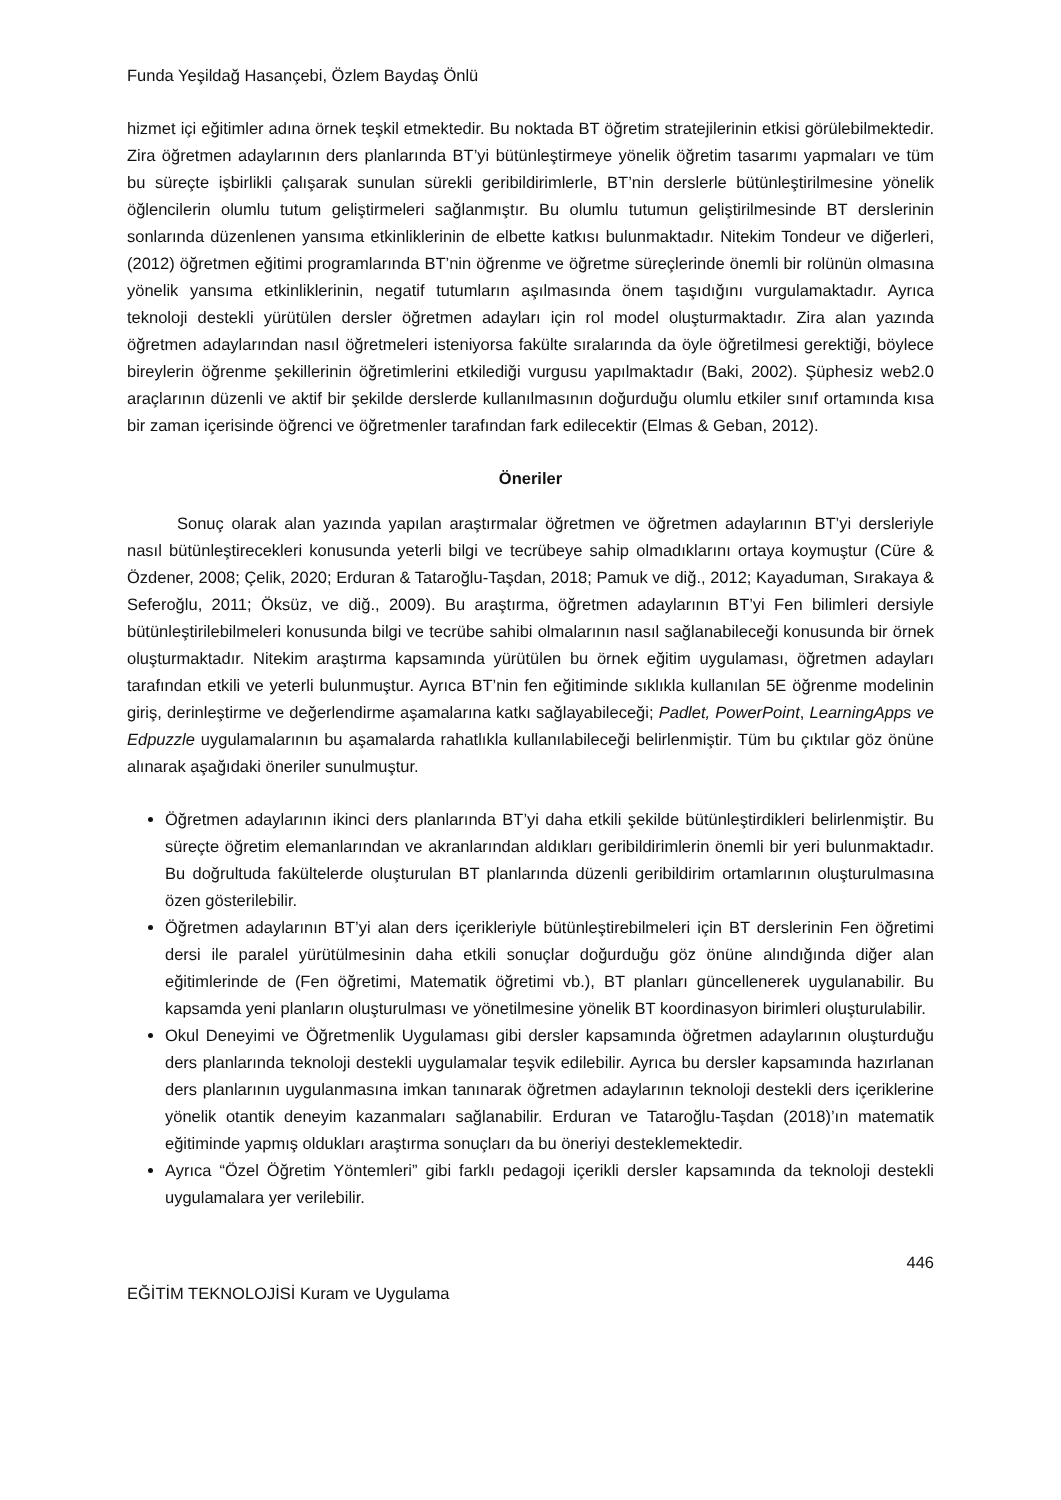Funda Yeşildağ Hasançebi, Özlem Baydaş Önlü
hizmet içi eğitimler adına örnek teşkil etmektedir. Bu noktada BT öğretim stratejilerinin etkisi görülebilmektedir. Zira öğretmen adaylarının ders planlarında BT’yi bütünleştirmeye yönelik öğretim tasarımı yapmaları ve tüm bu süreçte işbirlikli çalışarak sunulan sürekli geribildirimlerle, BT’nin derslerle bütünleştirilmesine yönelik öğlencilerin olumlu tutum geliştirmeleri sağlanmıştır. Bu olumlu tutumun geliştirilmesinde BT derslerinin sonlarında düzenlenen yansıma etkinliklerinin de elbette katkısı bulunmaktadır. Nitekim Tondeur ve diğerleri, (2012) öğretmen eğitimi programlarında BT’nin öğrenme ve öğretme süreçlerinde önemli bir rolünün olmasına yönelik yansıma etkinliklerinin, negatif tutumların aşılmasında önem taşıdığını vurgulamaktadır. Ayrıca teknoloji destekli yürütülen dersler öğretmen adayları için rol model oluşturmaktadır. Zira alan yazında öğretmen adaylarından nasıl öğretmeleri isteniyorsa fakülte sıralarında da öyle öğretilmesi gerektiği, böylece bireylerin öğrenme şekillerinin öğretimlerini etkilediği vurgusu yapılmaktadır (Baki, 2002). Şüphesiz web2.0 araçlarının düzenli ve aktif bir şekilde derslerde kullanılmasının doğurduğu olumlu etkiler sınıf ortamında kısa bir zaman içerisinde öğrenci ve öğretmenler tarafından fark edilecektir (Elmas & Geban, 2012).
Öneriler
Sonuç olarak alan yazında yapılan araştırmalar öğretmen ve öğretmen adaylarının BT’yi dersleriyle nasıl bütünleştirecekleri konusunda yeterli bilgi ve tecrübeye sahip olmadıklarını ortaya koymuştur (Cüre & Özdener, 2008; Çelik, 2020; Erduran & Tataroğlu-Taşdan, 2018; Pamuk ve diğ., 2012; Kayaduman, Sırakaya & Seferoğlu, 2011; Öksüz, ve diğ., 2009). Bu araştırma, öğretmen adaylarının BT’yi Fen bilimleri dersiyle bütünleştirilebilmeleri konusunda bilgi ve tecrübe sahibi olmalarının nasıl sağlanabileceği konusunda bir örnek oluşturmaktadır. Nitekim araştırma kapsamında yürütülen bu örnek eğitim uygulaması, öğretmen adayları tarafından etkili ve yeterli bulunmuştur. Ayrıca BT’nin fen eğitiminde sıklıkla kullanılan 5E öğrenme modelinin giriş, derinleştirme ve değerlendirme aşamalarına katkı sağlayabileceği; Padlet, PowerPoint, LearningApps ve Edpuzzle uygulamalarının bu aşamalarda rahatlıkla kullanılabileceği belirlenmiştir. Tüm bu çıktılar göz önüne alınarak aşağıdaki öneriler sunulmuştur.
Öğretmen adaylarının ikinci ders planlarında BT’yi daha etkili şekilde bütünleştirdikleri belirlenmiştir. Bu süreçte öğretim elemanlarından ve akranlarından aldıkları geribildirimlerin önemli bir yeri bulunmaktadır. Bu doğrultuda fakültelerde oluşturulan BT planlarında düzenli geribildirim ortamlarının oluşturulmasına özen gösterilebilir.
Öğretmen adaylarının BT’yi alan ders içerikleriyle bütünleştirebilmeleri için BT derslerinin Fen öğretimi dersi ile paralel yürütülmesinin daha etkili sonuçlar doğurduğu göz önüne alındığında diğer alan eğitimlerinde de (Fen öğretimi, Matematik öğretimi vb.), BT planları güncellenerek uygulanabilir. Bu kapsamda yeni planların oluşturulması ve yönetilmesine yönelik BT koordinasyon birimleri oluşturulabilir.
Okul Deneyimi ve Öğretmenlik Uygulaması gibi dersler kapsamında öğretmen adaylarının oluşturduğu ders planlarında teknoloji destekli uygulamalar teşvik edilebilir. Ayrıca bu dersler kapsamında hazırlanan ders planlarının uygulanmasına imkan tanınarak öğretmen adaylarının teknoloji destekli ders içeriklerine yönelik otantik deneyim kazanmaları sağlanabilir. Erduran ve Tataroğlu-Taşdan (2018)’ın matematik eğitiminde yapmış oldukları araştırma sonuçları da bu öneriyi desteklemektedir.
Ayrıca “Özel Öğretim Yöntemleri” gibi farklı pedagoji içerikli dersler kapsamında da teknoloji destekli uygulamalara yer verilebilir.
446
EĞİTİM TEKNOLOJİSİ Kuram ve Uygulama